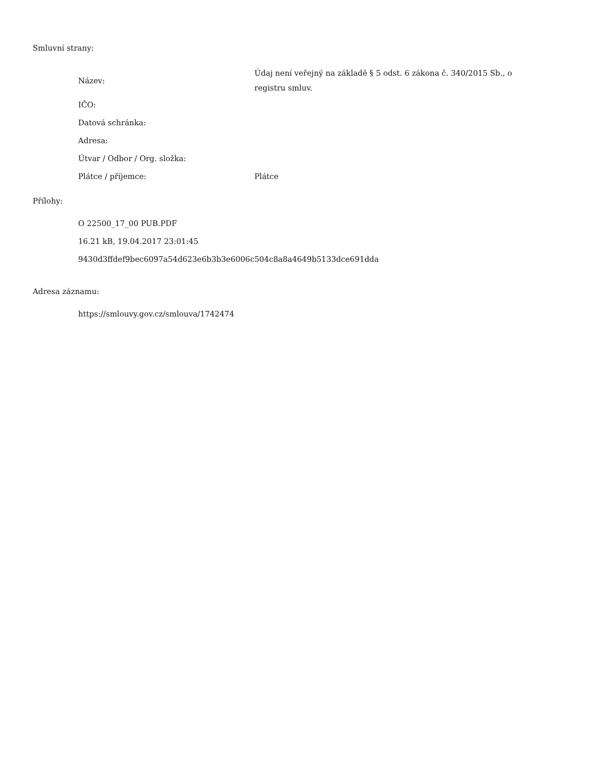Smluvní strany:
| Název: | Údaj není veřejný na základě § 5 odst. 6 zákona č. 340/2015 Sb., o registru smluv. |
| IČO: | |
| Datová schránka: | |
| Adresa: | |
| Útvar / Odbor / Org. složka: | |
| Plátce / příjemce: | Plátce |
Přílohy:
O 22500_17_00 PUB.PDF
16.21 kB, 19.04.2017 23:01:45
9430d3ffdef9bec6097a54d623e6b3b3e6006c504c8a8a4649b5133dce691dda
Adresa záznamu:
https://smlouvy.gov.cz/smlouva/1742474